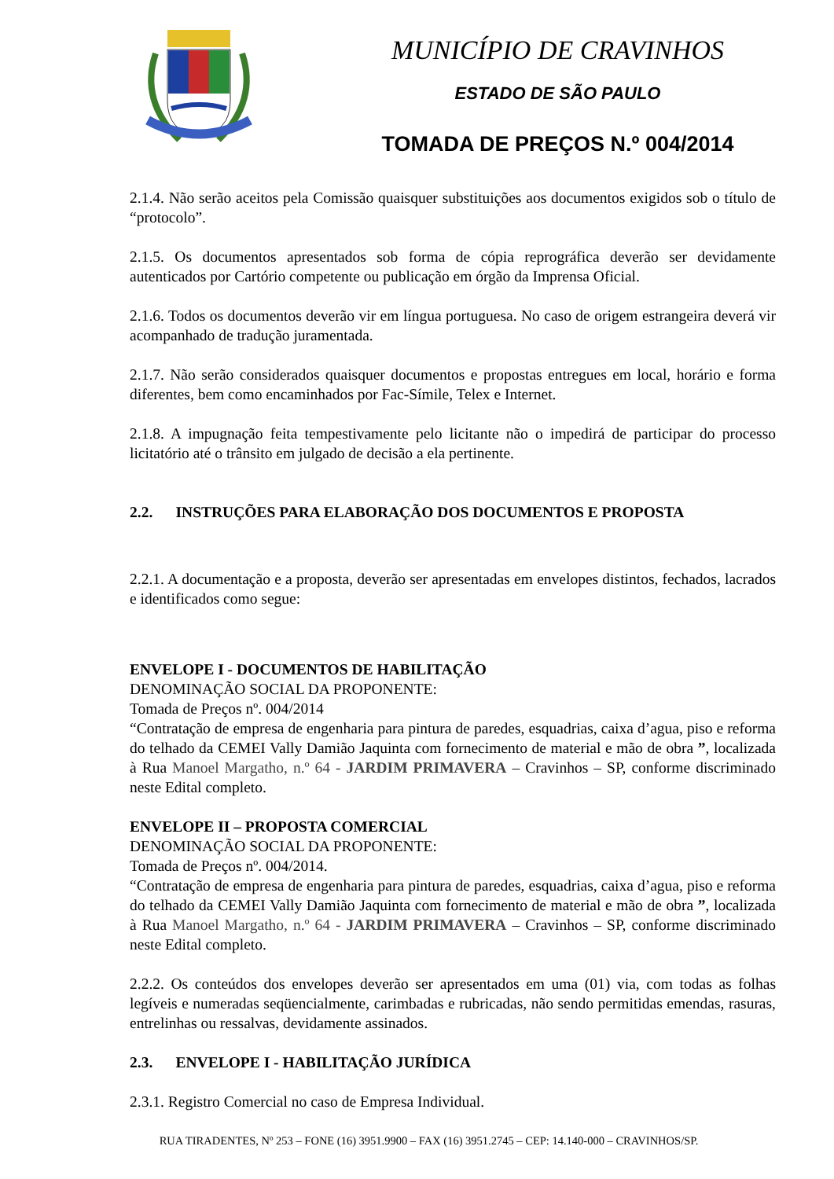MUNICÍPIO DE CRAVINHOS
ESTADO DE SÃO PAULO
TOMADA DE PREÇOS N.º 004/2014
2.1.4. Não serão aceitos pela Comissão quaisquer substituições aos documentos exigidos sob o título de “protocolo”.
2.1.5. Os documentos apresentados sob forma de cópia reprográfica deverão ser devidamente autenticados por Cartório competente ou publicação em órgão da Imprensa Oficial.
2.1.6. Todos os documentos deverão vir em língua portuguesa. No caso de origem estrangeira deverá vir acompanhado de tradução juramentada.
2.1.7. Não serão considerados quaisquer documentos e propostas entregues em local, horário e forma diferentes, bem como encaminhados por Fac-Símile, Telex e Internet.
2.1.8. A impugnação feita tempestivamente pelo licitante não o impedirá de participar do processo licitatório até o trânsito em julgado de decisão a ela pertinente.
2.2. INSTRUÇÕES PARA ELABORAÇÃO DOS DOCUMENTOS E PROPOSTA
2.2.1. A documentação e a proposta, deverão ser apresentadas em envelopes distintos, fechados, lacrados e identificados como segue:
ENVELOPE I - DOCUMENTOS DE HABILITAÇÃO
DENOMINAÇÃO SOCIAL DA PROPONENTE:
Tomada de Preços nº. 004/2014
“Contratação de empresa de engenharia para pintura de paredes, esquadrias, caixa d’agua, piso e reforma do telhado da CEMEI Vally Damião Jaquinta com fornecimento de material e mão de obra ”, localizada à Rua Manoel Margatho, n.º 64 - JARDIM PRIMAVERA – Cravinhos – SP, conforme discriminado neste Edital completo.
ENVELOPE II – PROPOSTA COMERCIAL
DENOMINAÇÃO SOCIAL DA PROPONENTE:
Tomada de Preços nº. 004/2014.
“Contratação de empresa de engenharia para pintura de paredes, esquadrias, caixa d’agua, piso e reforma do telhado da CEMEI Vally Damião Jaquinta com fornecimento de material e mão de obra ”, localizada à Rua Manoel Margatho, n.º 64 - JARDIM PRIMAVERA – Cravinhos – SP, conforme discriminado neste Edital completo.
2.2.2. Os conteúdos dos envelopes deverão ser apresentados em uma (01) via, com todas as folhas legíveis e numeradas seqüencialmente, carimbadas e rubricadas, não sendo permitidas emendas, rasuras, entrelinhas ou ressalvas, devidamente assinados.
2.3. ENVELOPE I - HABILITAÇÃO JURÍDICA
2.3.1. Registro Comercial no caso de Empresa Individual.
RUA TIRADENTES, Nº 253 – FONE (16) 3951.9900 – FAX (16) 3951.2745 – CEP: 14.140-000 – CRAVINHOS/SP.